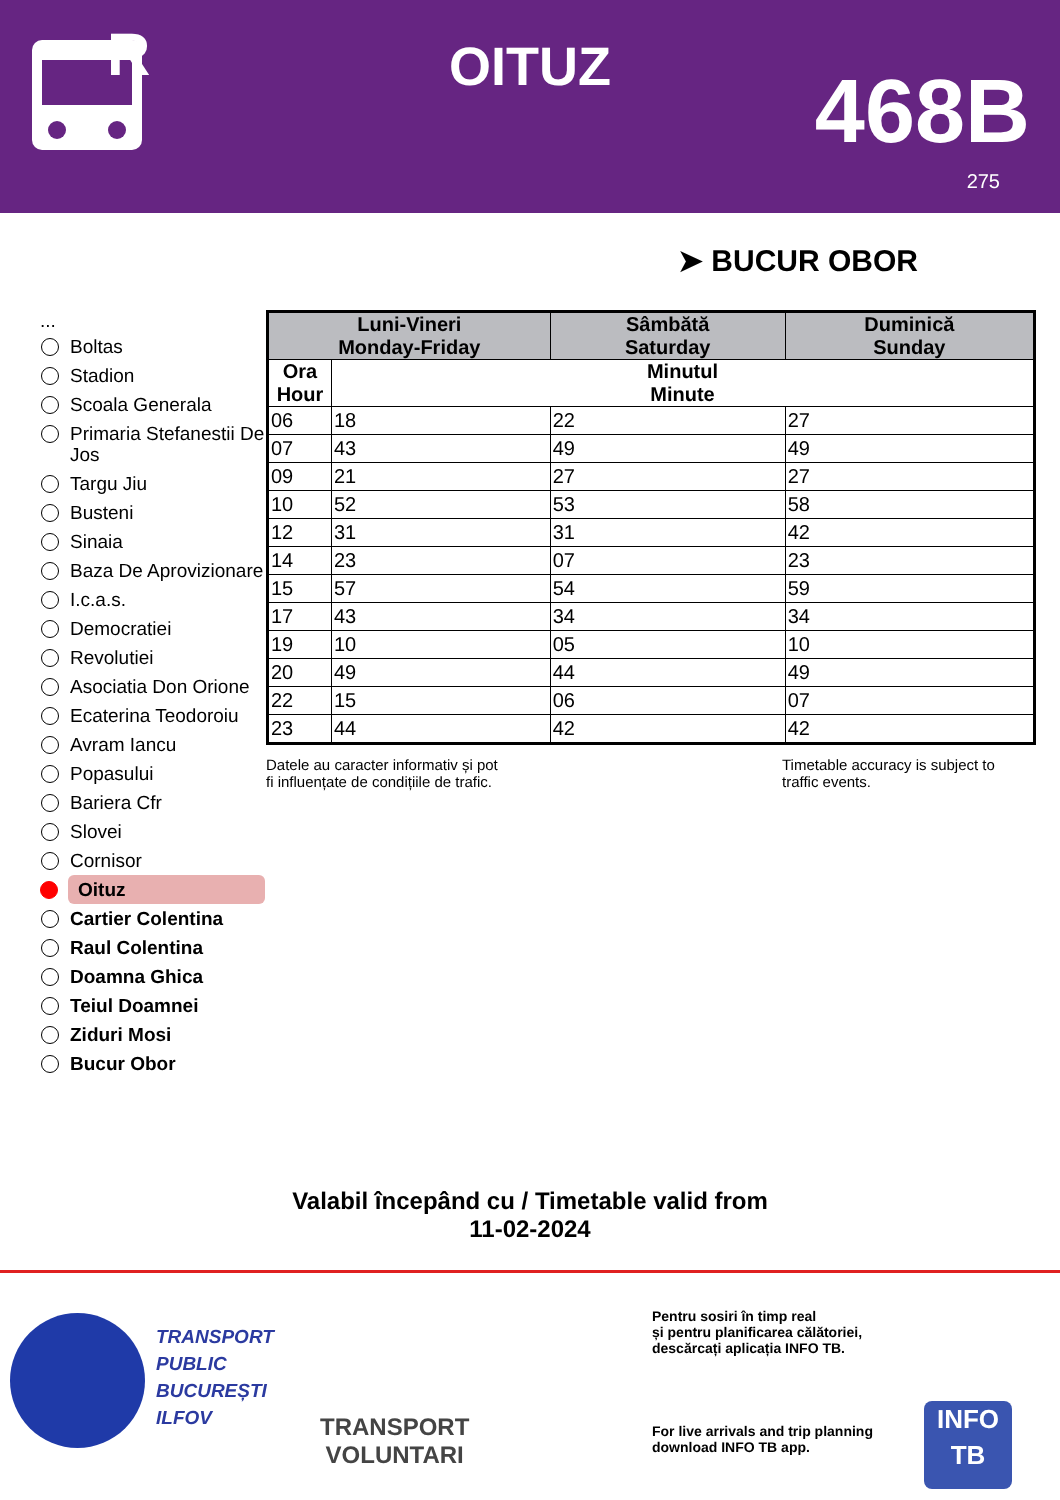R
OITUZ 468B
275
➤ BUCUR OBOR
...
Boltas
Stadion
Scoala Generala
Primaria Stefanestii De Jos
Targu Jiu
Busteni
Sinaia
Baza De Aprovizionare
I.c.a.s.
Democratiei
Revolutiei
Asociatia Don Orione
Ecaterina Teodoroiu
Avram Iancu
Popasului
Bariera Cfr
Slovei
Cornisor
Oituz
Cartier Colentina
Raul Colentina
Doamna Ghica
Teiul Doamnei
Ziduri Mosi
Bucur Obor
| Luni-Vineri Monday-Friday | | Sâmbătă Saturday | Duminică Sunday |
| --- | --- | --- | --- |
| Ora Hour | Minutul Minute | | |
| 06 | 18 | 22 | 27 |
| 07 | 43 | 49 | 49 |
| 09 | 21 | 27 | 27 |
| 10 | 52 | 53 | 58 |
| 12 | 31 | 31 | 42 |
| 14 | 23 | 07 | 23 |
| 15 | 57 | 54 | 59 |
| 17 | 43 | 34 | 34 |
| 19 | 10 | 05 | 10 |
| 20 | 49 | 44 | 49 |
| 22 | 15 | 06 | 07 |
| 23 | 44 | 42 | 42 |
Datele au caracter informativ și pot
fi influențate de condițiile de trafic.
Timetable accuracy is subject to
traffic events.
Valabil începând cu / Timetable valid from
11-02-2024
TRANSPORT
PUBLIC
BUCUREȘTI
ILFOV
TRANSPORT
VOLUNTARI
Pentru sosiri în timp real
și pentru planificarea călătoriei,
descărcați aplicația INFO TB.
For live arrivals and trip planning
download INFO TB app.
INFO
TB